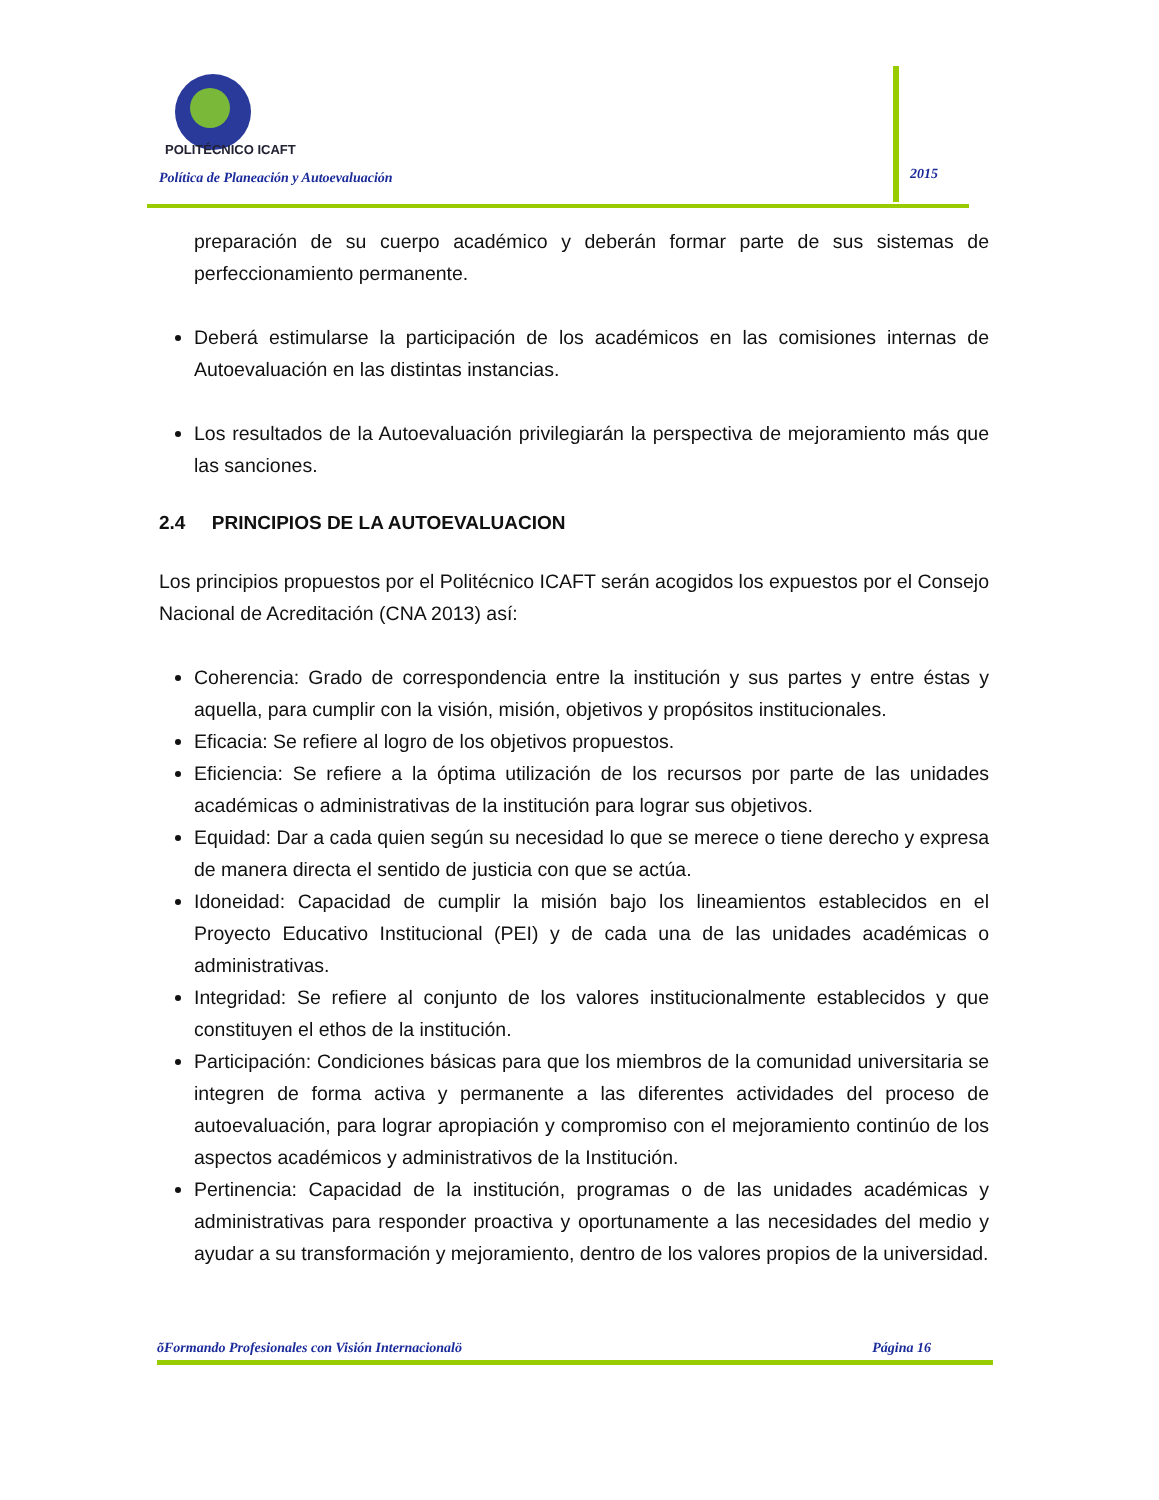POLITÉCNICO ICAFT
Política de Planeación y Autoevaluación
2015
preparación de su cuerpo académico y deberán formar parte de sus sistemas de perfeccionamiento permanente.
Deberá estimularse la participación de los académicos en las comisiones internas de Autoevaluación en las distintas instancias.
Los resultados de la Autoevaluación privilegiarán la perspectiva de mejoramiento más que las sanciones.
2.4 PRINCIPIOS DE LA AUTOEVALUACION
Los principios propuestos por el Politécnico ICAFT serán acogidos los expuestos por el Consejo Nacional de Acreditación (CNA 2013) así:
Coherencia: Grado de correspondencia entre la institución y sus partes y entre éstas y aquella, para cumplir con la visión, misión, objetivos y propósitos institucionales.
Eficacia: Se refiere al logro de los objetivos propuestos.
Eficiencia: Se refiere a la óptima utilización de los recursos por parte de las unidades académicas o administrativas de la institución para lograr sus objetivos.
Equidad: Dar a cada quien según su necesidad lo que se merece o tiene derecho y expresa de manera directa el sentido de justicia con que se actúa.
Idoneidad: Capacidad de cumplir la misión bajo los lineamientos establecidos en el Proyecto Educativo Institucional (PEI) y de cada una de las unidades académicas o administrativas.
Integridad: Se refiere al conjunto de los valores institucionalmente establecidos y que constituyen el ethos de la institución.
Participación: Condiciones básicas para que los miembros de la comunidad universitaria se integren de forma activa y permanente a las diferentes actividades del proceso de autoevaluación, para lograr apropiación y compromiso con el mejoramiento continúo de los aspectos académicos y administrativos de la Institución.
Pertinencia: Capacidad de la institución, programas o de las unidades académicas y administrativas para responder proactiva y oportunamente a las necesidades del medio y ayudar a su transformación y mejoramiento, dentro de los valores propios de la universidad.
õFormando Profesionales con Visión Internacionalö Página 16